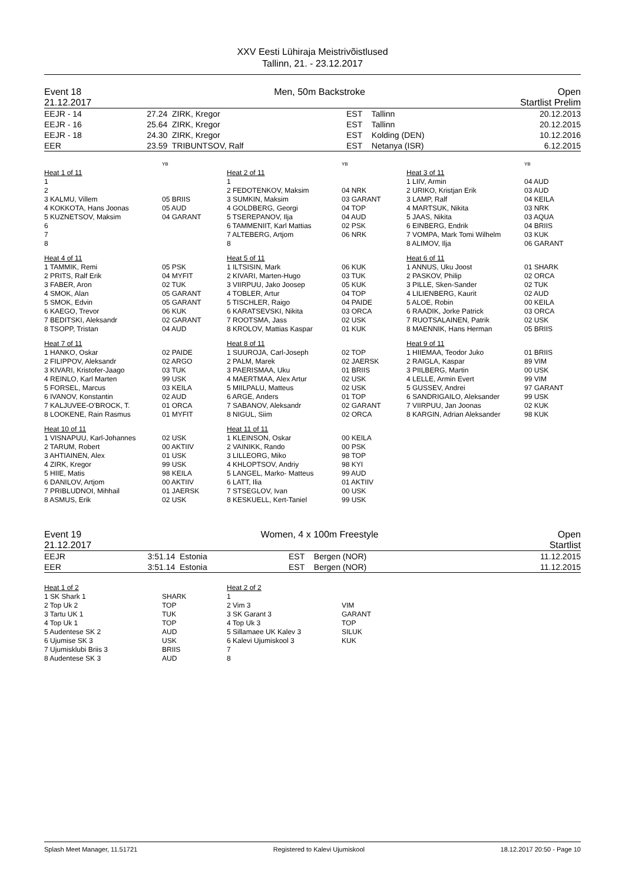XXV Eesti Lühiraja Meistrivõistlused
Tallinn, 21. - 23.12.2017
Event 18 Men, 50m Backstroke Open
21.12.2017 Startlist Prelim
| EEJR - 14 | 27.24 | ZIRK, Kregor | EST | Tallinn | 20.12.2013 |
| EEJR - 16 | 25.64 | ZIRK, Kregor | EST | Tallinn | 20.12.2015 |
| EEJR - 18 | 24.30 | ZIRK, Kregor | EST | Kolding (DEN) | 10.12.2016 |
| EER | 23.59 | TRIBUNTSOV, Ralf | EST | Netanya (ISR) | 6.12.2015 |
| | YB | | YB | | YB |
| Heat 1 of 11 | | Heat 2 of 11 | | Heat 3 of 11 | |
| 1 | | 1 | | 1 LIIV, Armin | 04 AUD |
| 2 | | 2 FEDOTENKOV, Maksim | 04 NRK | 2 URIKO, Kristjan Erik | 03 AUD |
| 3 KALMU, Villem | 05 BRIIS | 3 SUMKIN, Maksim | 03 GARANT | 3 LAMP, Ralf | 04 KEILA |
| 4 KOKKOTA, Hans Joonas | 05 AUD | 4 GOLDBERG, Georgi | 04 TOP | 4 MARTSUK, Nikita | 03 NRK |
| 5 KUZNETSOV, Maksim | 04 GARANT | 5 TSEREPANOV, Ilja | 04 AUD | 5 JAAS, Nikita | 03 AQUA |
| 6 | | 6 TAMMENIIT, Karl Mattias | 02 PSK | 6 EINBERG, Endrik | 04 BRIIS |
| 7 | | 7 ALTEBERG, Artjom | 06 NRK | 7 VOMPA, Mark Tomi Wilhelm | 03 KUK |
| 8 | | 8 | | 8 ALIMOV, Ilja | 06 GARANT |
| Heat 4 of 11 | | Heat 5 of 11 | | Heat 6 of 11 | |
| 1 TAMMIK, Remi | 05 PSK | 1 ILTSISIN, Mark | 06 KUK | 1 ANNUS, Uku Joost | 01 SHARK |
| 2 PRITS, Ralf Erik | 04 MYFIT | 2 KIVARI, Marten-Hugo | 03 TUK | 2 PASKOV, Philip | 02 ORCA |
| 3 FABER, Aron | 02 TUK | 3 VIIRPUU, Jako Joosep | 05 KUK | 3 PILLE, Sken-Sander | 02 TUK |
| 4 SMOK, Alan | 05 GARANT | 4 TOBLER, Artur | 04 TOP | 4 LILIENBERG, Kaurit | 02 AUD |
| 5 SMOK, Edvin | 05 GARANT | 5 TISCHLER, Raigo | 04 PAIDE | 5 ALOE, Robin | 00 KEILA |
| 6 KAEGO, Trevor | 06 KUK | 6 KARATSEVSKI, Nikita | 03 ORCA | 6 RAADIK, Jorke Patrick | 03 ORCA |
| 7 BEDITSKI, Aleksandr | 02 GARANT | 7 ROOTSMA, Jass | 02 USK | 7 RUOTSALAINEN, Patrik | 02 USK |
| 8 TSOPP, Tristan | 04 AUD | 8 KROLOV, Mattias Kaspar | 01 KUK | 8 MAENNIK, Hans Herman | 05 BRIIS |
| Heat 7 of 11 | | Heat 8 of 11 | | Heat 9 of 11 | |
| 1 HANKO, Oskar | 02 PAIDE | 1 SUUROJA, Carl-Joseph | 02 TOP | 1 HIIEMAA, Teodor Juko | 01 BRIIS |
| 2 FILIPPOV, Aleksandr | 02 ARGO | 2 PALM, Marek | 02 JAERSK | 2 RAIGLA, Kaspar | 89 VIM |
| 3 KIVARI, Kristofer-Jaago | 03 TUK | 3 PAERISMAA, Uku | 01 BRIIS | 3 PIILBERG, Martin | 00 USK |
| 4 REINLO, Karl Marten | 99 USK | 4 MAERTMAA, Alex Artur | 02 USK | 4 LELLE, Armin Evert | 99 VIM |
| 5 FORSEL, Marcus | 03 KEILA | 5 MIILPALU, Matteus | 02 USK | 5 GUSSEV, Andrei | 97 GARANT |
| 6 IVANOV, Konstantin | 02 AUD | 6 ARGE, Anders | 01 TOP | 6 SANDRIGAILO, Aleksander | 99 USK |
| 7 KALJUVEE-O'BROCK, T. | 01 ORCA | 7 SABANOV, Aleksandr | 02 GARANT | 7 VIIRPUU, Jan Joonas | 02 KUK |
| 8 LOOKENE, Rain Rasmus | 01 MYFIT | 8 NIGUL, Siim | 02 ORCA | 8 KARGIN, Adrian Aleksander | 98 KUK |
| Heat 10 of 11 | | Heat 11 of 11 | | | |
| 1 VISNAPUU, Karl-Johannes | 02 USK | 1 KLEINSON, Oskar | 00 KEILA | | |
| 2 TARUM, Robert | 00 AKTIIV | 2 VAINIKK, Rando | 00 PSK | | |
| 3 AHTIAINEN, Alex | 01 USK | 3 LILLEORG, Miko | 98 TOP | | |
| 4 ZIRK, Kregor | 99 USK | 4 KHLOPTSOV, Andriy | 98 KYI | | |
| 5 HIIE, Matis | 98 KEILA | 5 LANGEL, Marko- Matteus | 99 AUD | | |
| 6 DANILOV, Artjom | 00 AKTIIV | 6 LATT, Ilia | 01 AKTIIV | | |
| 7 PRIBLUDNOI, Mihhail | 01 JAERSK | 7 STSEGLOV, Ivan | 00 USK | | |
| 8 ASMUS, Erik | 02 USK | 8 KESKUELL, Kert-Taniel | 99 USK | | |
Event 19 Women, 4 x 100m Freestyle Open
21.12.2017 Startlist
| EEJR | 3:51.14 | Estonia | EST | Bergen (NOR) | 11.12.2015 |
| EER | 3:51.14 | Estonia | EST | Bergen (NOR) | 11.12.2015 |
| Heat 1 of 2 | | Heat 2 of 2 | | |
| 1 SK Shark 1 | SHARK | 1 | | |
| 2 Top Uk 2 | TOP | 2 Vim 3 | VIM | |
| 3 Tartu UK 1 | TUK | 3 SK Garant 3 | GARANT | |
| 4 Top Uk 1 | TOP | 4 Top Uk 3 | TOP | |
| 5 Audentese SK 2 | AUD | 5 Sillamaee UK Kalev 3 | SILUK | |
| 6 Ujumise SK 3 | USK | 6 Kalevi Ujumiskool 3 | KUK | |
| 7 Ujumisklubi Briis 3 | BRIIS | 7 | | |
| 8 Audentese SK 3 | AUD | 8 | | |
Splash Meet Manager, 11.51721 Registered to Kalevi Ujumiskool 18.12.2017 20:50 - Page 10